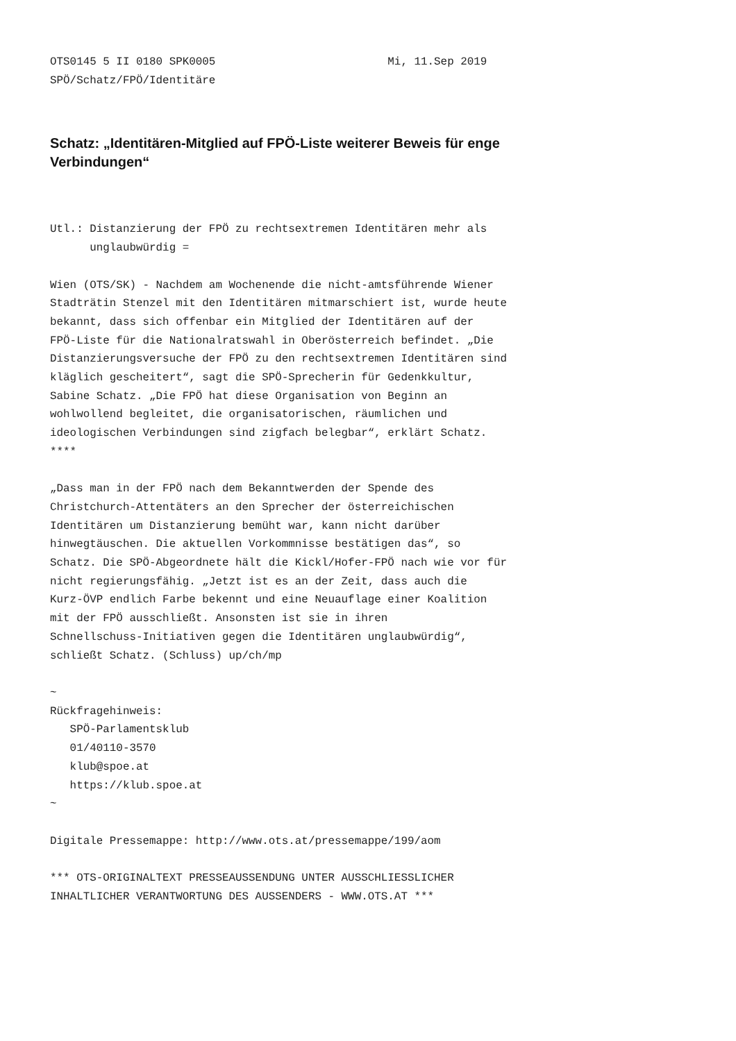OTS0145 5 II 0180 SPK0005                          Mi, 11.Sep 2019
SPÖ/Schatz/FPÖ/Identitäre
Schatz: „Identitären-Mitglied auf FPÖ-Liste weiterer Beweis für enge Verbindungen“
Utl.: Distanzierung der FPÖ zu rechtsextremen Identitären mehr als
      unglaubwürdig =

Wien (OTS/SK) - Nachdem am Wochenende die nicht-amtsführende Wiener
Stadträtin Stenzel mit den Identitären mitmarschiert ist, wurde heute
bekannt, dass sich offenbar ein Mitglied der Identitären auf der
FPÖ-Liste für die Nationalratswahl in Oberösterreich befindet. „Die
Distanzierungsversuche der FPÖ zu den rechtsextremen Identitären sind
kläglich gescheitert“, sagt die SPÖ-Sprecherin für Gedenkkultur,
Sabine Schatz. „Die FPÖ hat diese Organisation von Beginn an
wohlwollend begleitet, die organisatorischen, räumlichen und
ideologischen Verbindungen sind zigfach belegbar“, erklärt Schatz.
****

„Dass man in der FPÖ nach dem Bekanntwerden der Spende des
Christchurch-Attentäters an den Sprecher der österreichischen
Identitären um Distanzierung bemüht war, kann nicht darüber
hinwegtäuschen. Die aktuellen Vorkommnisse bestätigen das“, so
Schatz. Die SPÖ-Abgeordnete hält die Kickl/Hofer-FPÖ nach wie vor für
nicht regierungsfähig. „Jetzt ist es an der Zeit, dass auch die
Kurz-ÖVP endlich Farbe bekennt und eine Neuauflage einer Koalition
mit der FPÖ ausschließt. Ansonsten ist sie in ihren
Schnellschuss-Initiativen gegen die Identitären unglaubwürdig“,
schließt Schatz. (Schluss) up/ch/mp

~
Rückfragehinweis:
   SPÖ-Parlamentsklub
   01/40110-3570
   klub@spoe.at
   https://klub.spoe.at
~

Digitale Pressemappe: http://www.ots.at/pressemappe/199/aom

*** OTS-ORIGINALTEXT PRESSEAUSSENDUNG UNTER AUSSCHLIESSLICHER
INHALTLICHER VERANTWORTUNG DES AUSSENDERS - WWW.OTS.AT ***